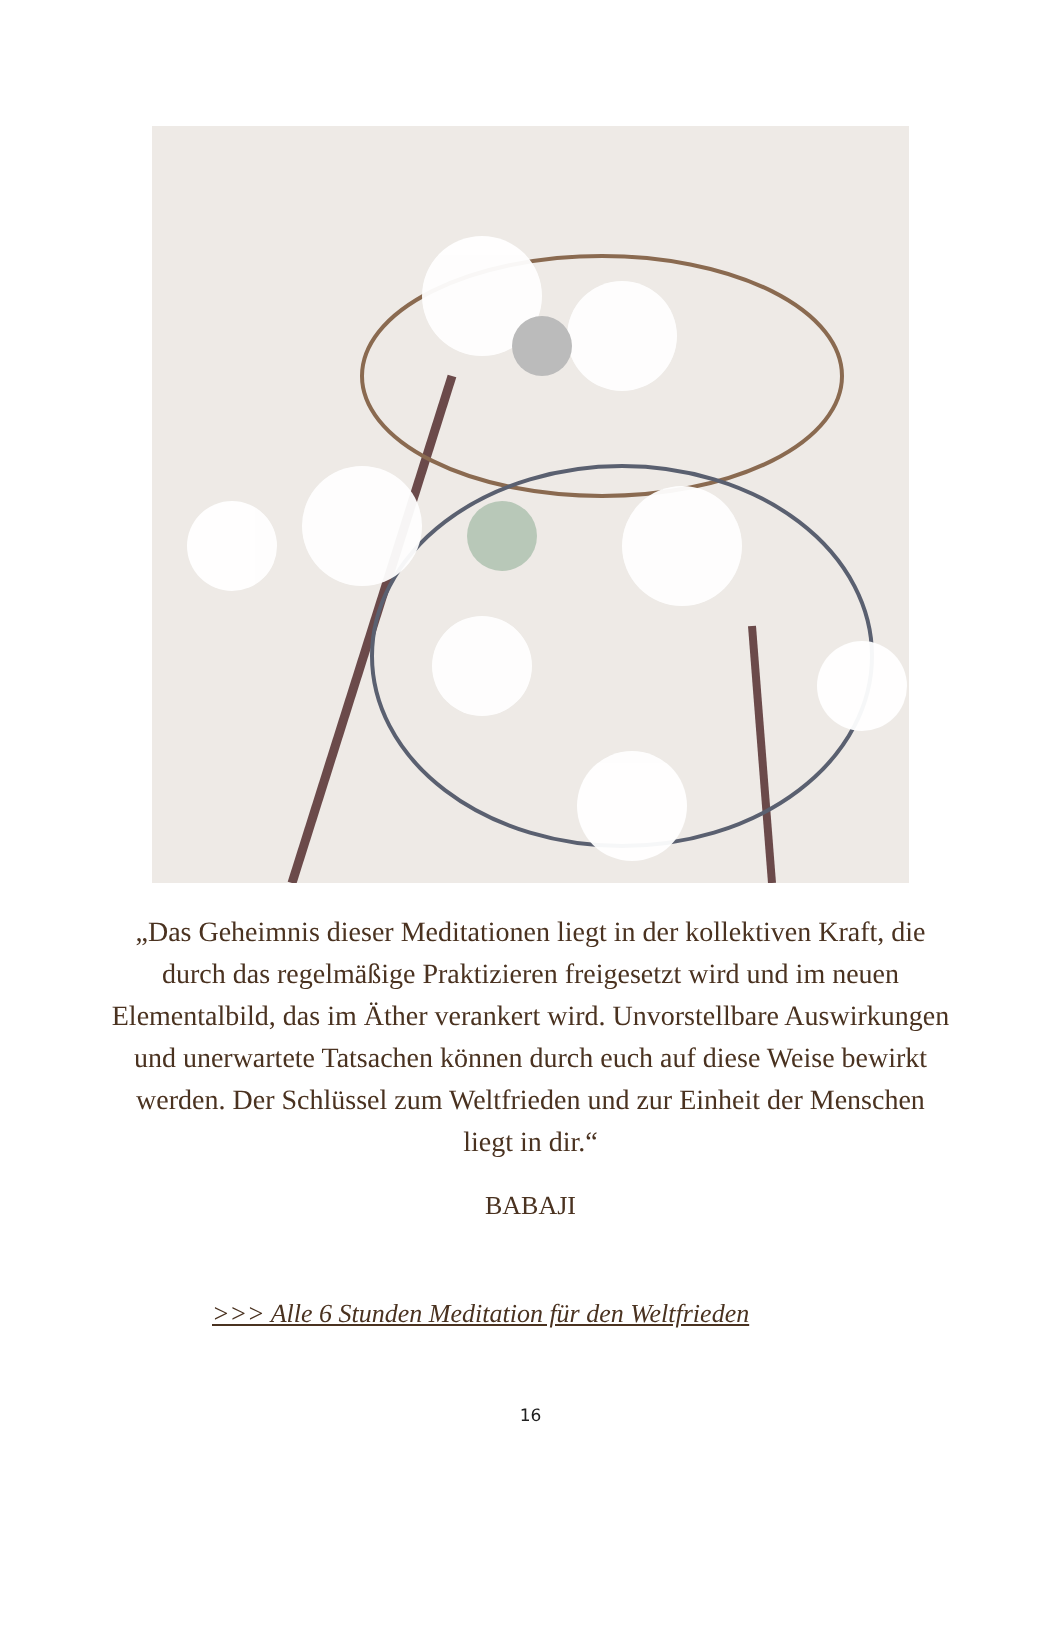„Das Geheimnis dieser Meditationen liegt in der kollektiven Kraft, die durch das regelmäßige Praktizieren freigesetzt wird und im neuen Elementalbild, das im Äther verankert wird. Unvorstellbare Auswirkungen und unerwartete Tatsachen können durch euch auf diese Weise bewirkt werden. Der Schlüssel zum Weltfrieden und zur Einheit der Menschen liegt in dir.“
BABAJI
>>> Alle 6 Stunden Meditation für den Weltfrieden
16